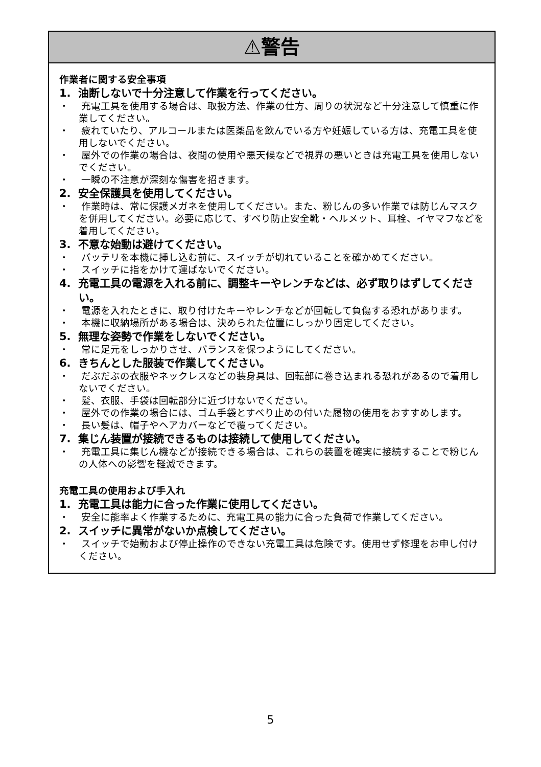⚠警告
作業者に関する安全事項
1. 油断しないで十分注意して作業を行ってください。
・ 充電工具を使用する場合は、取扱方法、作業の仕方、周りの状況など十分注意して慎重に作業してください。
・ 疲れていたり、アルコールまたは医薬品を飲んでいる方や妊娠している方は、充電工具を使用しないでください。
・ 屋外での作業の場合は、夜間の使用や悪天候などで視界の悪いときは充電工具を使用しないでください。
・ 一瞬の不注意が深刻な傷害を招きます。
2. 安全保護具を使用してください。
・ 作業時は、常に保護メガネを使用してください。また、粉じんの多い作業では防じんマスクを併用してください。必要に応じて、すべり防止安全靴・ヘルメット、耳栓、イヤマフなどを着用してください。
3. 不意な始動は避けてください。
・ バッテリを本機に挿し込む前に、スイッチが切れていることを確かめてください。
・ スイッチに指をかけて運ばないでください。
4. 充電工具の電源を入れる前に、調整キーやレンチなどは、必ず取りはずしてください。
・ 電源を入れたときに、取り付けたキーやレンチなどが回転して負傷する恐れがあります。
・ 本機に収納場所がある場合は、決められた位置にしっかり固定してください。
5. 無理な姿勢で作業をしないでください。
・ 常に足元をしっかりさせ、バランスを保つようにしてください。
6. きちんとした服装で作業してください。
・ だぶだぶの衣服やネックレスなどの装身具は、回転部に巻き込まれる恐れがあるので着用しないでください。
・ 髪、衣服、手袋は回転部分に近づけないでください。
・ 屋外での作業の場合には、ゴム手袋とすべり止めの付いた履物の使用をおすすめします。
・ 長い髪は、帽子やヘアカバーなどで覆ってください。
7. 集じん装置が接続できるものは接続して使用してください。
・ 充電工具に集じん機などが接続できる場合は、これらの装置を確実に接続することで粉じんの人体への影響を軽減できます。
充電工具の使用および手入れ
1. 充電工具は能力に合った作業に使用してください。
・ 安全に能率よく作業するために、充電工具の能力に合った負荷で作業してください。
2. スイッチに異常がないか点検してください。
・ スイッチで始動および停止操作のできない充電工具は危険です。使用せず修理をお申し付けください。
5